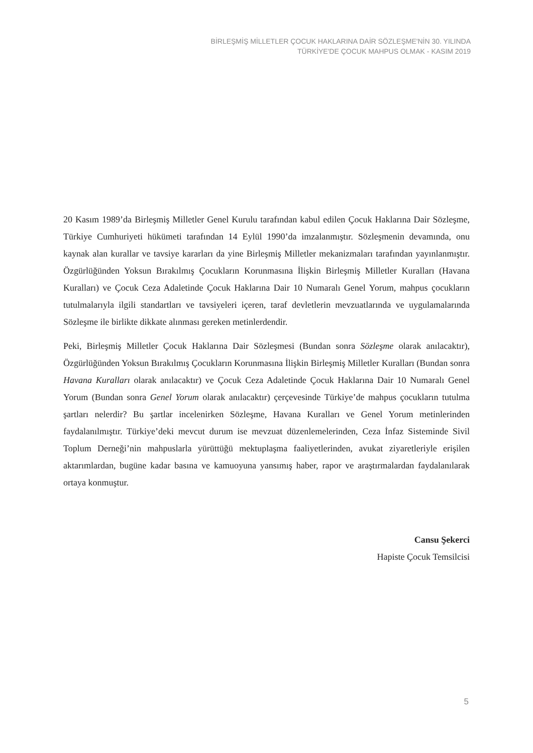BİRLEŞMİŞ MİLLETLER ÇOCUK HAKLARINA DAİR SÖZLEŞME'NİN 30. YILINDA
TÜRKİYE'DE ÇOCUK MAHPUS OLMAK - KASIM 2019
20 Kasım 1989’da Birleşmiş Milletler Genel Kurulu tarafından kabul edilen Çocuk Haklarına Dair Sözleşme, Türkiye Cumhuriyeti hükümeti tarafından 14 Eylül 1990’da imzalanmıştır. Sözleşmenin devamında, onu kaynak alan kurallar ve tavsiye kararları da yine Birleşmiş Milletler mekanizmaları tarafından yayınlanmıştır. Özgürlüğünden Yoksun Bırakılmış Çocukların Korunmasına İlişkin Birleşmiş Milletler Kuralları (Havana Kuralları) ve Çocuk Ceza Adaletinde Çocuk Haklarına Dair 10 Numaralı Genel Yorum, mahpus çocukların tutulmalarıyla ilgili standartları ve tavsiyeleri içeren, taraf devletlerin mevzuatlarında ve uygulamalarında Sözleşme ile birlikte dikkate alınması gereken metinlerdendir.
Peki, Birleşmiş Milletler Çocuk Haklarına Dair Sözleşmesi (Bundan sonra Sözleşme olarak anılacaktır), Özgürlüğünden Yoksun Bırakılmış Çocukların Korunmasına İlişkin Birleşmiş Milletler Kuralları (Bundan sonra Havana Kuralları olarak anılacaktır) ve Çocuk Ceza Adaletinde Çocuk Haklarına Dair 10 Numaralı Genel Yorum (Bundan sonra Genel Yorum olarak anılacaktır) çerçevesinde Türkiye’de mahpus çocukların tutulma şartları nelerdir? Bu şartlar incelenirken Sözleşme, Havana Kuralları ve Genel Yorum metinlerinden faydalanılmıştır. Türkiye’deki mevcut durum ise mevzuat düzenlemelerinden, Ceza İnfaz Sisteminde Sivil Toplum Derneği’nin mahpuslarla yürüttüğü mektuplaşma faaliyetlerinden, avukat ziyaretleriyle erişilen aktarımlardan, bugüne kadar basına ve kamuoyuna yansımış haber, rapor ve araştırmalardan faydalanılarak ortaya konmuştur.
Cansu Şekerci
Hapiste Çocuk Temsilcisi
5